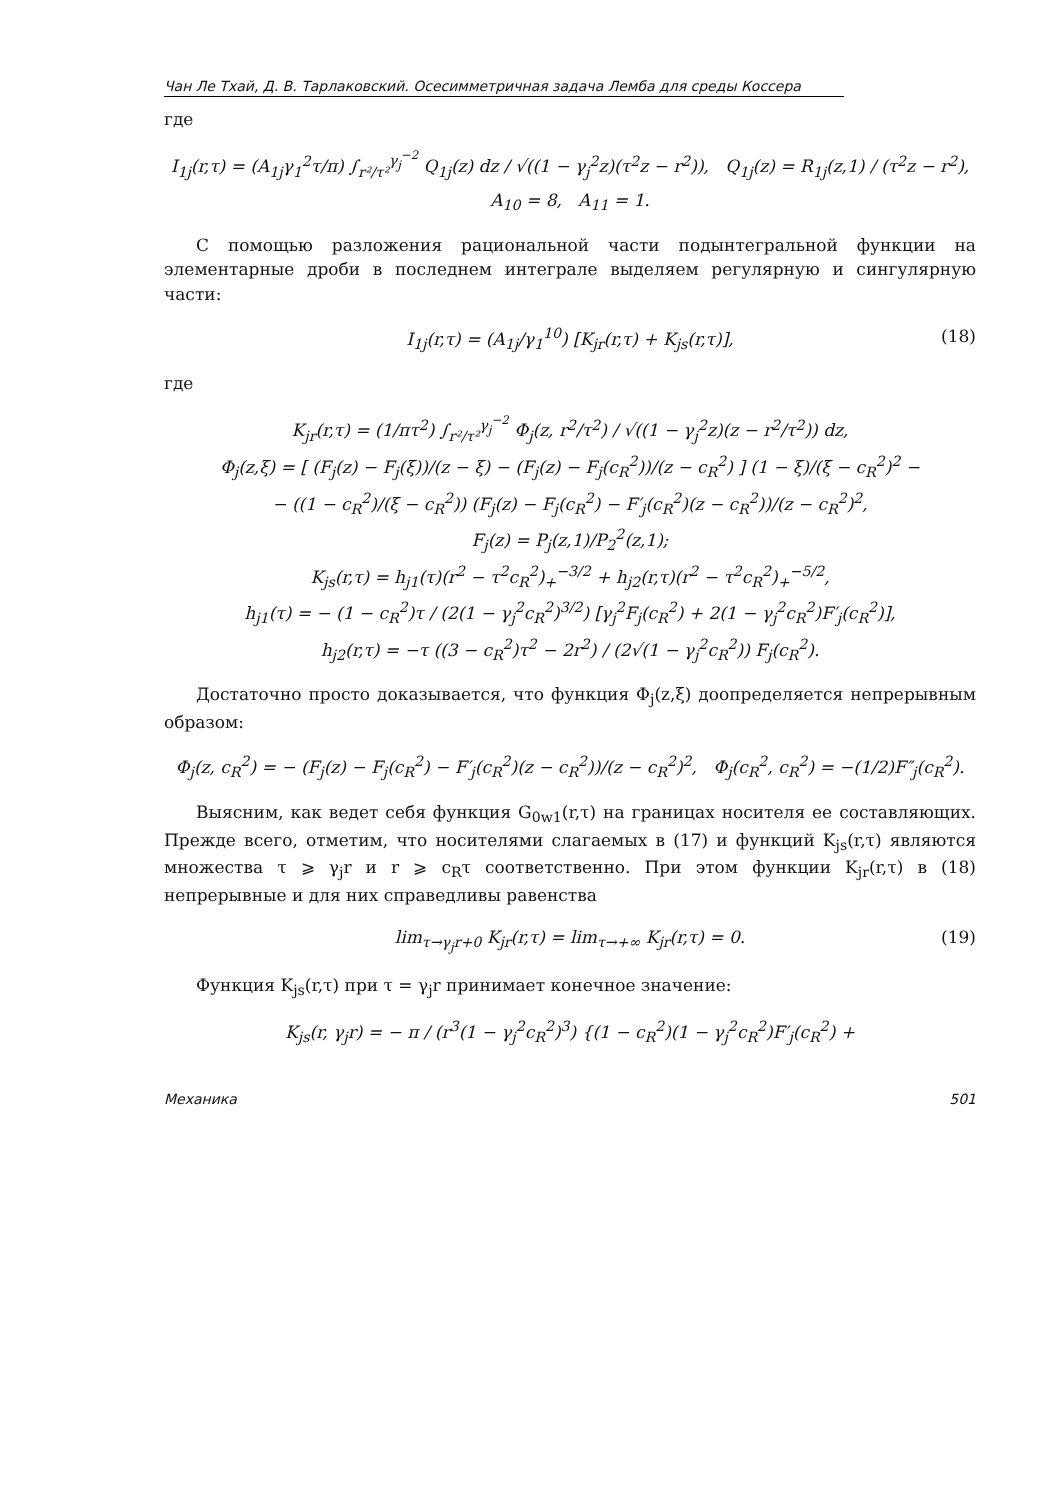Чан Ле Тхай, Д. В. Тарлаковский. Осесимметричная задача Лемба для среды Коссера
где
I<sub>1j</sub>(r,τ) = (A<sub>1j</sub>γ<sub>1</sub><sup>2</sup>τ/π) ∫<sub>r²/τ²</sub><sup>γ<sub>j</sub><sup>−2</sup></sup> Q<sub>1j</sub>(z) dz / √((1 − γ<sub>j</sub><sup>2</sup>z)(τ<sup>2</sup>z − r<sup>2</sup>)), Q<sub>1j</sub>(z) = R<sub>1j</sub>(z,1) / (τ<sup>2</sup>z − r<sup>2</sup>),
A<sub>10</sub> = 8, A<sub>11</sub> = 1.
С помощью разложения рациональной части подынтегральной функции на элементарные дроби в последнем интеграле выделяем регулярную и сингулярную части:
I<sub>1j</sub>(r,τ) = (A<sub>1j</sub>/γ<sub>1</sub><sup>10</sup>) [K<sub>jr</sub>(r,τ) + K<sub>js</sub>(r,τ)], (18)
где
K<sub>jr</sub>(r,τ) = (1/πτ<sup>2</sup>) ∫<sub>r²/τ²</sub><sup>γ<sub>j</sub><sup>−2</sup></sup> Φ<sub>j</sub>(z, r<sup>2</sup>/τ<sup>2</sup>) / √((1 − γ<sub>j</sub><sup>2</sup>z)(z − r<sup>2</sup>/τ<sup>2</sup>)) dz,
Φ<sub>j</sub>(z,ξ) = [ (F<sub>j</sub>(z) − F<sub>j</sub>(ξ))/(z − ξ) − (F<sub>j</sub>(z) − F<sub>j</sub>(c<sub>R</sub><sup>2</sup>))/(z − c<sub>R</sub><sup>2</sup>) ] (1 − ξ)/(ξ − c<sub>R</sub><sup>2</sup>)<sup>2</sup> −
− ((1 − c<sub>R</sub><sup>2</sup>)/(ξ − c<sub>R</sub><sup>2</sup>)) (F<sub>j</sub>(z) − F<sub>j</sub>(c<sub>R</sub><sup>2</sup>) − F′<sub>j</sub>(c<sub>R</sub><sup>2</sup>)(z − c<sub>R</sub><sup>2</sup>))/(z − c<sub>R</sub><sup>2</sup>)<sup>2</sup>,
F<sub>j</sub>(z) = P<sub>j</sub>(z,1)/P<sub>2</sub><sup>2</sup>(z,1);
K<sub>js</sub>(r,τ) = h<sub>j1</sub>(τ)(r<sup>2</sup> − τ<sup>2</sup>c<sub>R</sub><sup>2</sup>)<sub>+</sub><sup>−3/2</sup> + h<sub>j2</sub>(r,τ)(r<sup>2</sup> − τ<sup>2</sup>c<sub>R</sub><sup>2</sup>)<sub>+</sub><sup>−5/2</sup>,
h<sub>j1</sub>(τ) = − (1 − c<sub>R</sub><sup>2</sup>)τ / (2(1 − γ<sub>j</sub><sup>2</sup>c<sub>R</sub><sup>2</sup>)<sup>3/2</sup>) [γ<sub>j</sub><sup>2</sup>F<sub>j</sub>(c<sub>R</sub><sup>2</sup>) + 2(1 − γ<sub>j</sub><sup>2</sup>c<sub>R</sub><sup>2</sup>)F′<sub>j</sub>(c<sub>R</sub><sup>2</sup>)],
h<sub>j2</sub>(r,τ) = −τ ((3 − c<sub>R</sub><sup>2</sup>)τ<sup>2</sup> − 2r<sup>2</sup>) / (2√(1 − γ<sub>j</sub><sup>2</sup>c<sub>R</sub><sup>2</sup>)) F<sub>j</sub>(c<sub>R</sub><sup>2</sup>).
Достаточно просто доказывается, что функция Φ<sub>j</sub>(z,ξ) доопределяется непрерывным образом:
Φ<sub>j</sub>(z, c<sub>R</sub><sup>2</sup>) = − (F<sub>j</sub>(z) − F<sub>j</sub>(c<sub>R</sub><sup>2</sup>) − F′<sub>j</sub>(c<sub>R</sub><sup>2</sup>)(z − c<sub>R</sub><sup>2</sup>))/(z − c<sub>R</sub><sup>2</sup>)<sup>2</sup>, Φ<sub>j</sub>(c<sub>R</sub><sup>2</sup>, c<sub>R</sub><sup>2</sup>) = −(1/2)F″<sub>j</sub>(c<sub>R</sub><sup>2</sup>).
Выясним, как ведет себя функция G<sub>0w1</sub>(r,τ) на границах носителя ее составляющих. Прежде всего, отметим, что носителями слагаемых в (17) и функций K<sub>js</sub>(r,τ) являются множества τ ⩾ γ<sub>j</sub>r и r ⩾ c<sub>R</sub>τ соответственно. При этом функции K<sub>jr</sub>(r,τ) в (18) непрерывные и для них справедливы равенства
lim<sub>τ→γ<sub>j</sub>r+0</sub> K<sub>jr</sub>(r,τ) = lim<sub>τ→+∞</sub> K<sub>jr</sub>(r,τ) = 0. (19)
Функция K<sub>js</sub>(r,τ) при τ = γ<sub>j</sub>r принимает конечное значение:
K<sub>js</sub>(r, γ<sub>j</sub>r) = − π / (r<sup>3</sup>(1 − γ<sub>j</sub><sup>2</sup>c<sub>R</sub><sup>2</sup>)<sup>3</sup>) {(1 − c<sub>R</sub><sup>2</sup>)(1 − γ<sub>j</sub><sup>2</sup>c<sub>R</sub><sup>2</sup>)F′<sub>j</sub>(c<sub>R</sub><sup>2</sup>) +
Механика 501